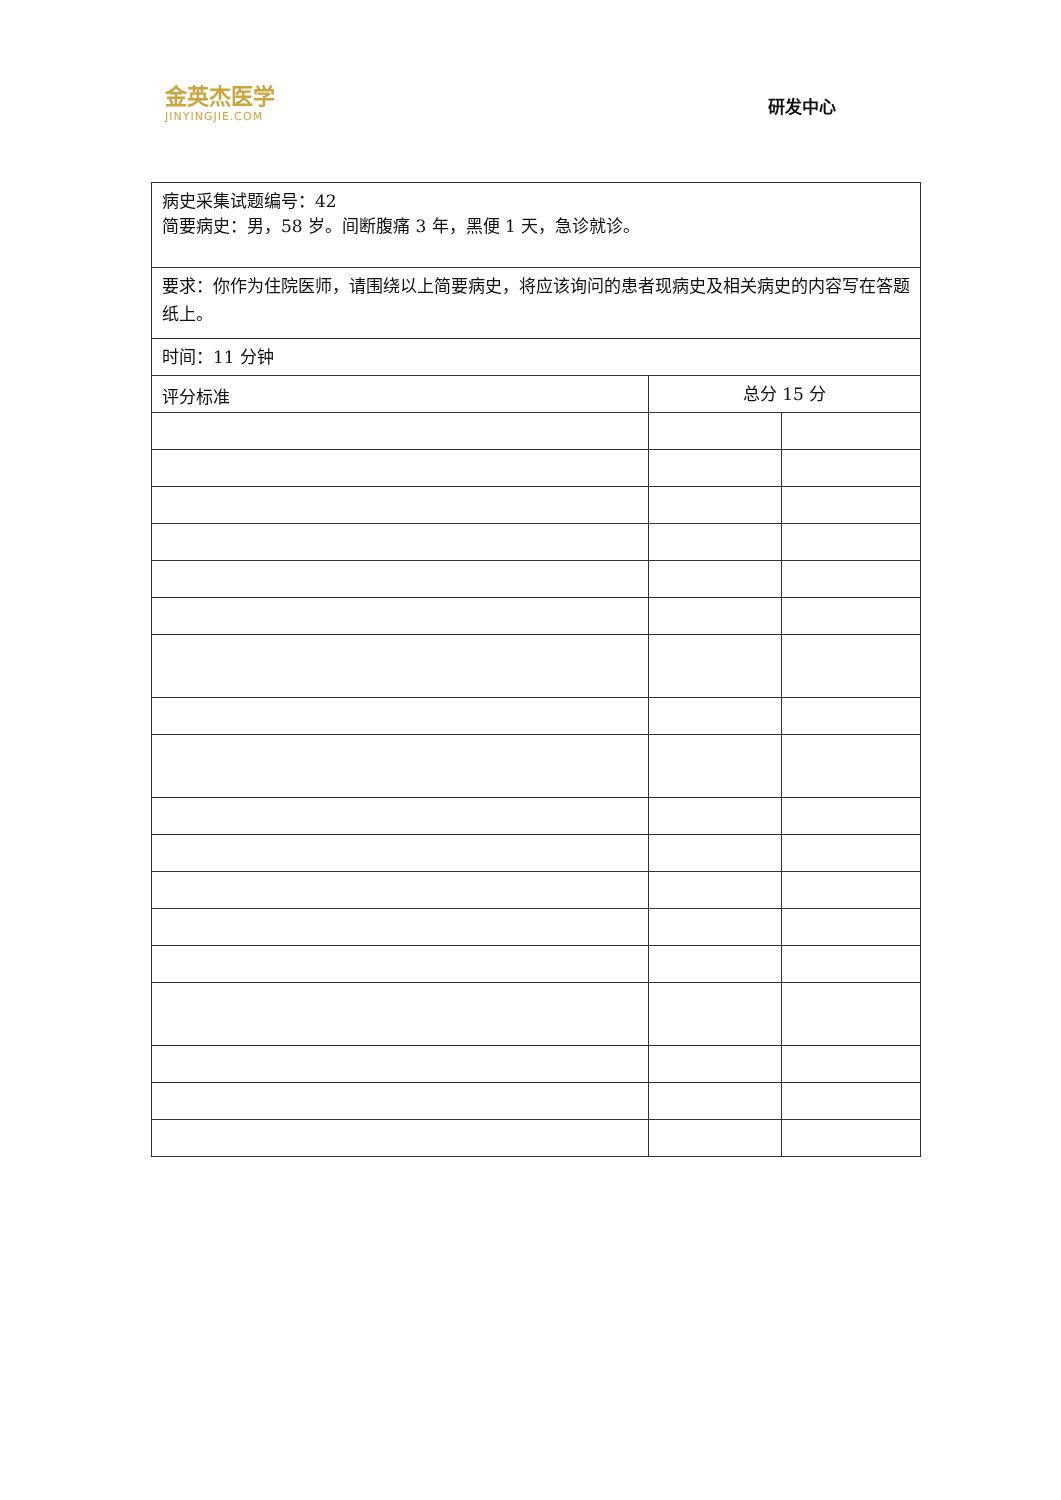金英杰医学
JINYINGJIE.COM
研发中心
| 病史采集试题编号：42 简要病史：男，58 岁。间断腹痛 3 年，黑便 1 天，急诊就诊。 | | |
| 要求：你作为住院医师，请围绕以上简要病史，将应该询问的患者现病史及相关病史的内容写在答题纸上。 | | |
| 时间：11 分钟 | | |
| 评分标准 | 总分 15 分 | |